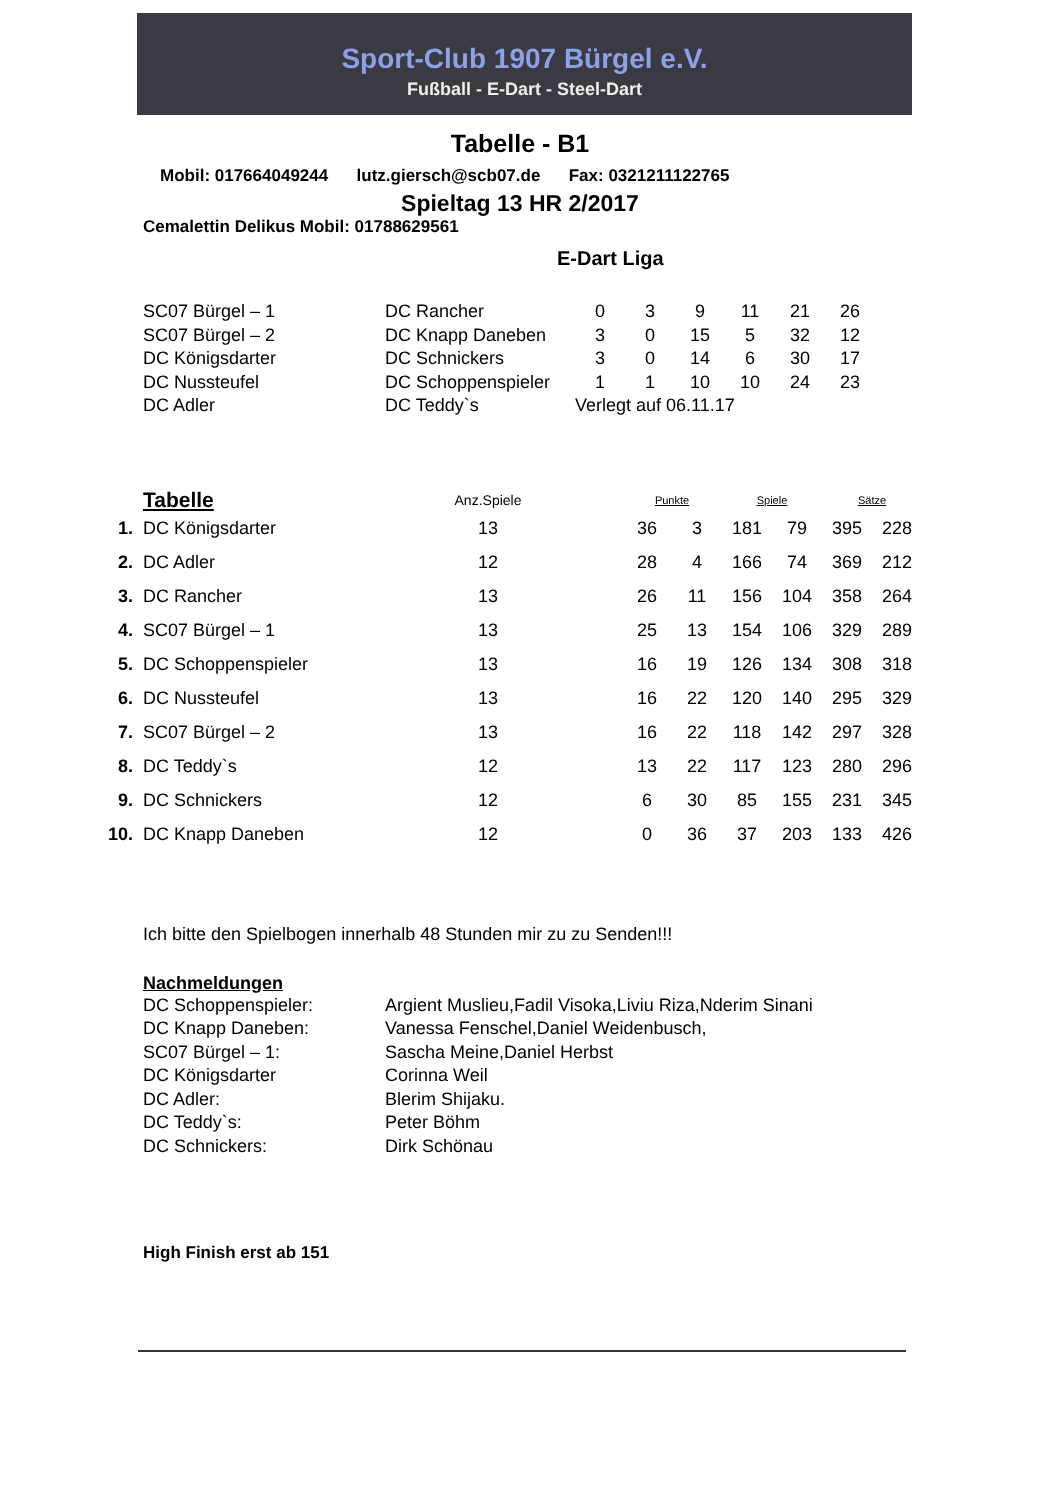Sport-Club 1907 Bürgel e.V.
Fußball - E-Dart - Steel-Dart
Tabelle - B1
Mobil: 017664049244 lutz.giersch@scb07.de Fax: 0321211122765
Spieltag 13 HR 2/2017
Cemalettin Delikus Mobil: 01788629561
E-Dart Liga
| SC07 Bürgel – 1 | DC Rancher | 0 | 3 | 9 | 11 | 21 | 26 |
| SC07 Bürgel – 2 | DC Knapp Daneben | 3 | 0 | 15 | 5 | 32 | 12 |
| DC Königsdarter | DC Schnickers | 3 | 0 | 14 | 6 | 30 | 17 |
| DC Nussteufel | DC Schoppenspieler | 1 | 1 | 10 | 10 | 24 | 23 |
| DC Adler | DC Teddy`s | Verlegt auf 06.11.17 | | | | | |
| | Tabelle | Anz.Spiele | | Punkte | | Spiele | | Sätze | |
| 1. | DC Königsdarter | 13 | | 36 | 3 | 181 | 79 | 395 | 228 |
| 2. | DC Adler | 12 | | 28 | 4 | 166 | 74 | 369 | 212 |
| 3. | DC Rancher | 13 | | 26 | 11 | 156 | 104 | 358 | 264 |
| 4. | SC07 Bürgel – 1 | 13 | | 25 | 13 | 154 | 106 | 329 | 289 |
| 5. | DC Schoppenspieler | 13 | | 16 | 19 | 126 | 134 | 308 | 318 |
| 6. | DC Nussteufel | 13 | | 16 | 22 | 120 | 140 | 295 | 329 |
| 7. | SC07 Bürgel – 2 | 13 | | 16 | 22 | 118 | 142 | 297 | 328 |
| 8. | DC Teddy`s | 12 | | 13 | 22 | 117 | 123 | 280 | 296 |
| 9. | DC Schnickers | 12 | | 6 | 30 | 85 | 155 | 231 | 345 |
| 10. | DC Knapp Daneben | 12 | | 0 | 36 | 37 | 203 | 133 | 426 |
Ich bitte den Spielbogen innerhalb 48 Stunden mir zu zu Senden!!!
Nachmeldungen
| DC Schoppenspieler: | Argient Muslieu,Fadil Visoka,Liviu Riza,Nderim Sinani |
| DC Knapp Daneben: | Vanessa Fenschel,Daniel Weidenbusch, |
| SC07 Bürgel – 1: | Sascha Meine,Daniel Herbst |
| DC Königsdarter | Corinna Weil |
| DC Adler: | Blerim Shijaku. |
| DC Teddy`s: | Peter Böhm |
| DC Schnickers: | Dirk Schönau |
High Finish erst ab 151